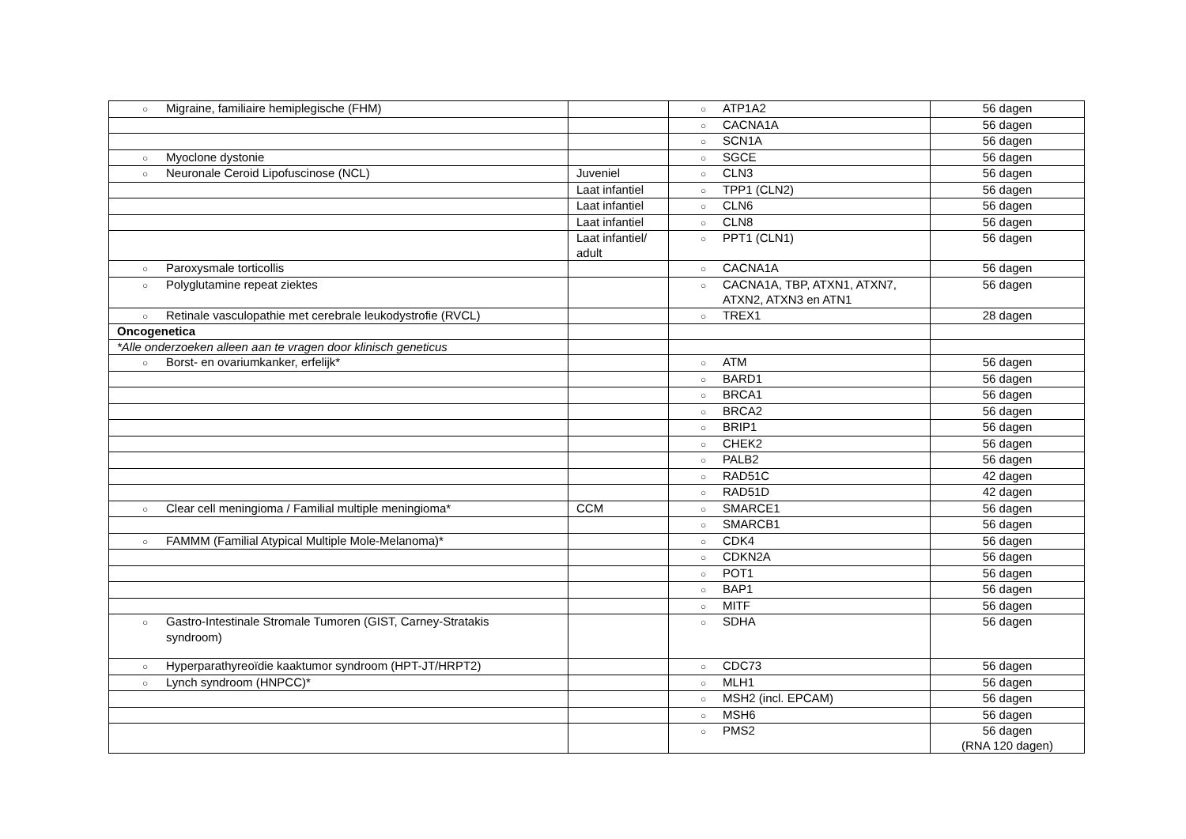| ○ Migraine, familiaire hemiplegische (FHM) | | ○ ATP1A2 | 56 dagen |
| | | ○ CACNA1A | 56 dagen |
| | | ○ SCN1A | 56 dagen |
| ○ Myoclone dystonie | | ○ SGCE | 56 dagen |
| ○ Neuronale Ceroid Lipofuscinose (NCL) | Juveniel | ○ CLN3 | 56 dagen |
| | Laat infantiel | ○ TPP1 (CLN2) | 56 dagen |
| | Laat infantiel | ○ CLN6 | 56 dagen |
| | Laat infantiel | ○ CLN8 | 56 dagen |
| | Laat infantiel/ adult | ○ PPT1 (CLN1) | 56 dagen |
| ○ Paroxysmale torticollis | | ○ CACNA1A | 56 dagen |
| ○ Polyglutamine repeat ziektes | | ○ CACNA1A, TBP, ATXN1, ATXN7, ATXN2, ATXN3 en ATN1 | 56 dagen |
| ○ Retinale vasculopathie met cerebrale leukodystrofie (RVCL) | | ○ TREX1 | 28 dagen |
| Oncogenetica | | | |
| *Alle onderzoeken alleen aan te vragen door klinisch geneticus | | | |
| ○ Borst- en ovariumkanker, erfelijk* | | ○ ATM | 56 dagen |
| | | ○ BARD1 | 56 dagen |
| | | ○ BRCA1 | 56 dagen |
| | | ○ BRCA2 | 56 dagen |
| | | ○ BRIP1 | 56 dagen |
| | | ○ CHEK2 | 56 dagen |
| | | ○ PALB2 | 56 dagen |
| | | ○ RAD51C | 42 dagen |
| | | ○ RAD51D | 42 dagen |
| ○ Clear cell meningioma / Familial multiple meningioma* | CCM | ○ SMARCE1 | 56 dagen |
| | | ○ SMARCB1 | 56 dagen |
| ○ FAMMM (Familial Atypical Multiple Mole-Melanoma)* | | ○ CDK4 | 56 dagen |
| | | ○ CDKN2A | 56 dagen |
| | | ○ POT1 | 56 dagen |
| | | ○ BAP1 | 56 dagen |
| | | ○ MITF | 56 dagen |
| ○ Gastro-Intestinale Stromale Tumoren (GIST, Carney-Stratakis syndroom) | | ○ SDHA | 56 dagen |
| ○ Hyperparathyreoïdie kaaktumor syndroom (HPT-JT/HRPT2) | | ○ CDC73 | 56 dagen |
| ○ Lynch syndroom (HNPCC)* | | ○ MLH1 | 56 dagen |
| | | ○ MSH2 (incl. EPCAM) | 56 dagen |
| | | ○ MSH6 | 56 dagen |
| | | ○ PMS2 | 56 dagen (RNA 120 dagen) |